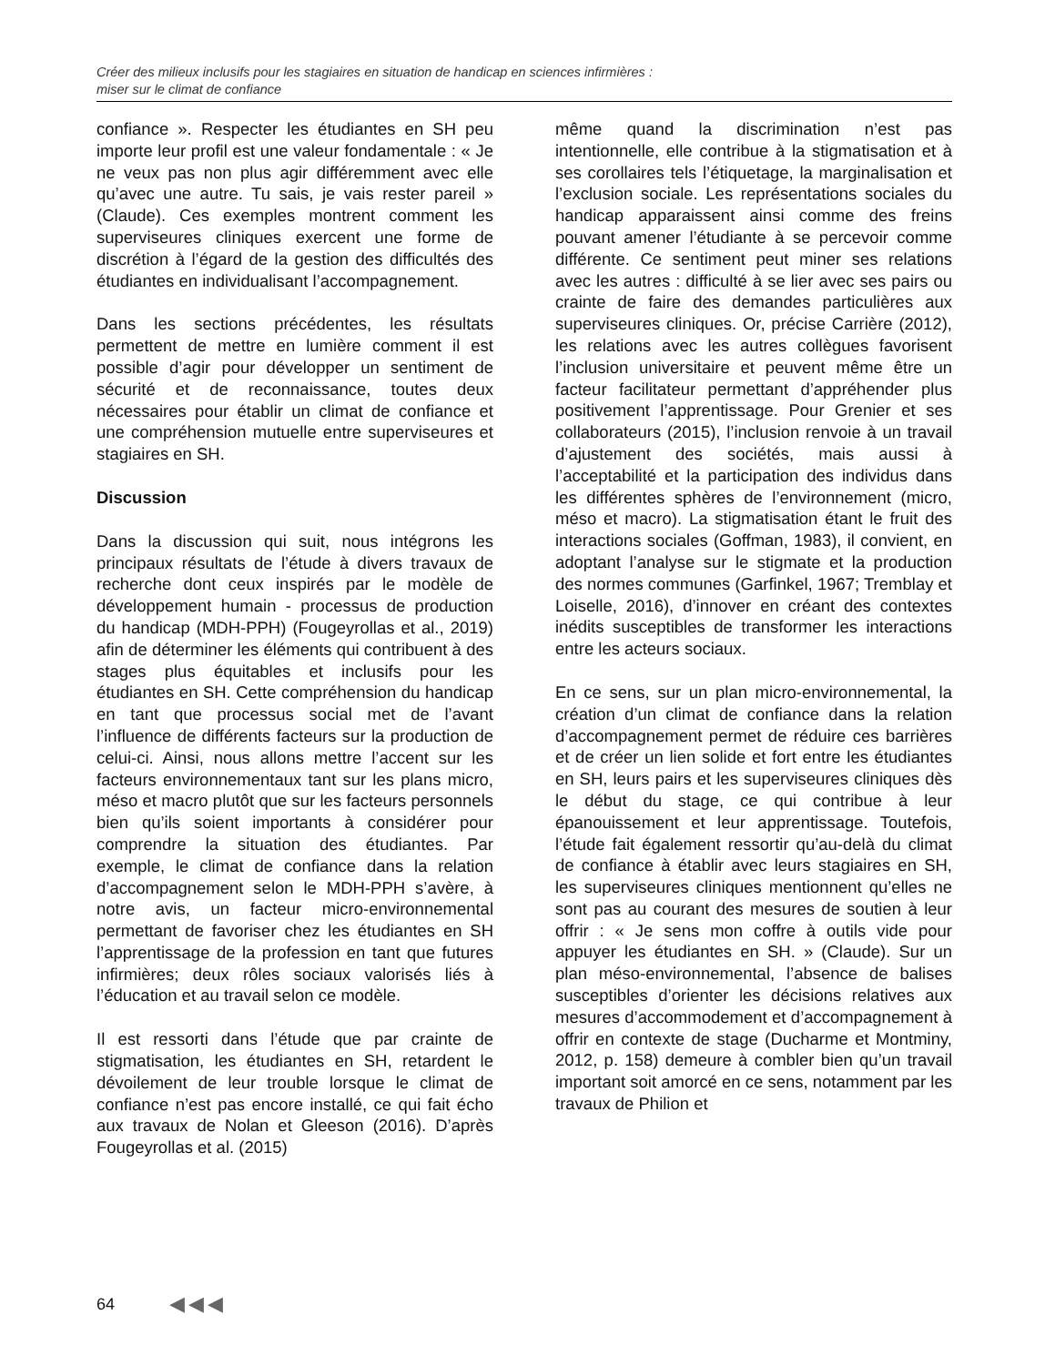Créer des milieux inclusifs pour les stagiaires en situation de handicap en sciences infirmières :
miser sur le climat de confiance
confiance ». Respecter les étudiantes en SH peu importe leur profil est une valeur fondamentale : « Je ne veux pas non plus agir différemment avec elle qu’avec une autre. Tu sais, je vais rester pareil » (Claude). Ces exemples montrent comment les superviseures cliniques exercent une forme de discrétion à l’égard de la gestion des difficultés des étudiantes en individualisant l’accompagnement.
Dans les sections précédentes, les résultats permettent de mettre en lumière comment il est possible d’agir pour développer un sentiment de sécurité et de reconnaissance, toutes deux nécessaires pour établir un climat de confiance et une compréhension mutuelle entre superviseures et stagiaires en SH.
Discussion
Dans la discussion qui suit, nous intégrons les principaux résultats de l’étude à divers travaux de recherche dont ceux inspirés par le modèle de développement humain - processus de production du handicap (MDH-PPH) (Fougeyrollas et al., 2019) afin de déterminer les éléments qui contribuent à des stages plus équitables et inclusifs pour les étudiantes en SH. Cette compréhension du handicap en tant que processus social met de l’avant l’influence de différents facteurs sur la production de celui-ci. Ainsi, nous allons mettre l’accent sur les facteurs environnementaux tant sur les plans micro, méso et macro plutôt que sur les facteurs personnels bien qu’ils soient importants à considérer pour comprendre la situation des étudiantes. Par exemple, le climat de confiance dans la relation d’accompagnement selon le MDH-PPH s’avère, à notre avis, un facteur micro-environnemental permettant de favoriser chez les étudiantes en SH l’apprentissage de la profession en tant que futures infirmières; deux rôles sociaux valorisés liés à l’éducation et au travail selon ce modèle.
Il est ressorti dans l’étude que par crainte de stigmatisation, les étudiantes en SH, retardent le dévoilement de leur trouble lorsque le climat de confiance n’est pas encore installé, ce qui fait écho aux travaux de Nolan et Gleeson (2016). D’après Fougeyrollas et al. (2015)
même quand la discrimination n’est pas intentionnelle, elle contribue à la stigmatisation et à ses corollaires tels l’étiquetage, la marginalisation et l’exclusion sociale. Les représentations sociales du handicap apparaissent ainsi comme des freins pouvant amener l’étudiante à se percevoir comme différente. Ce sentiment peut miner ses relations avec les autres : difficulté à se lier avec ses pairs ou crainte de faire des demandes particulières aux superviseures cliniques. Or, précise Carrière (2012), les relations avec les autres collègues favorisent l’inclusion universitaire et peuvent même être un facteur facilitateur permettant d’appréhender plus positivement l’apprentissage. Pour Grenier et ses collaborateurs (2015), l’inclusion renvoie à un travail d’ajustement des sociétés, mais aussi à l’acceptabilité et la participation des individus dans les différentes sphères de l’environnement (micro, méso et macro). La stigmatisation étant le fruit des interactions sociales (Goffman, 1983), il convient, en adoptant l’analyse sur le stigmate et la production des normes communes (Garfinkel, 1967; Tremblay et Loiselle, 2016), d’innover en créant des contextes inédits susceptibles de transformer les interactions entre les acteurs sociaux.
En ce sens, sur un plan micro-environnemental, la création d’un climat de confiance dans la relation d’accompagnement permet de réduire ces barrières et de créer un lien solide et fort entre les étudiantes en SH, leurs pairs et les superviseures cliniques dès le début du stage, ce qui contribue à leur épanouissement et leur apprentissage. Toutefois, l’étude fait également ressortir qu’au-delà du climat de confiance à établir avec leurs stagiaires en SH, les superviseures cliniques mentionnent qu’elles ne sont pas au courant des mesures de soutien à leur offrir : « Je sens mon coffre à outils vide pour appuyer les étudiantes en SH. » (Claude). Sur un plan méso-environnemental, l’absence de balises susceptibles d’orienter les décisions relatives aux mesures d’accommodement et d’accompagnement à offrir en contexte de stage (Ducharme et Montminy, 2012, p. 158) demeure à combler bien qu’un travail important soit amorcé en ce sens, notamment par les travaux de Philion et
64 ◀◀◀